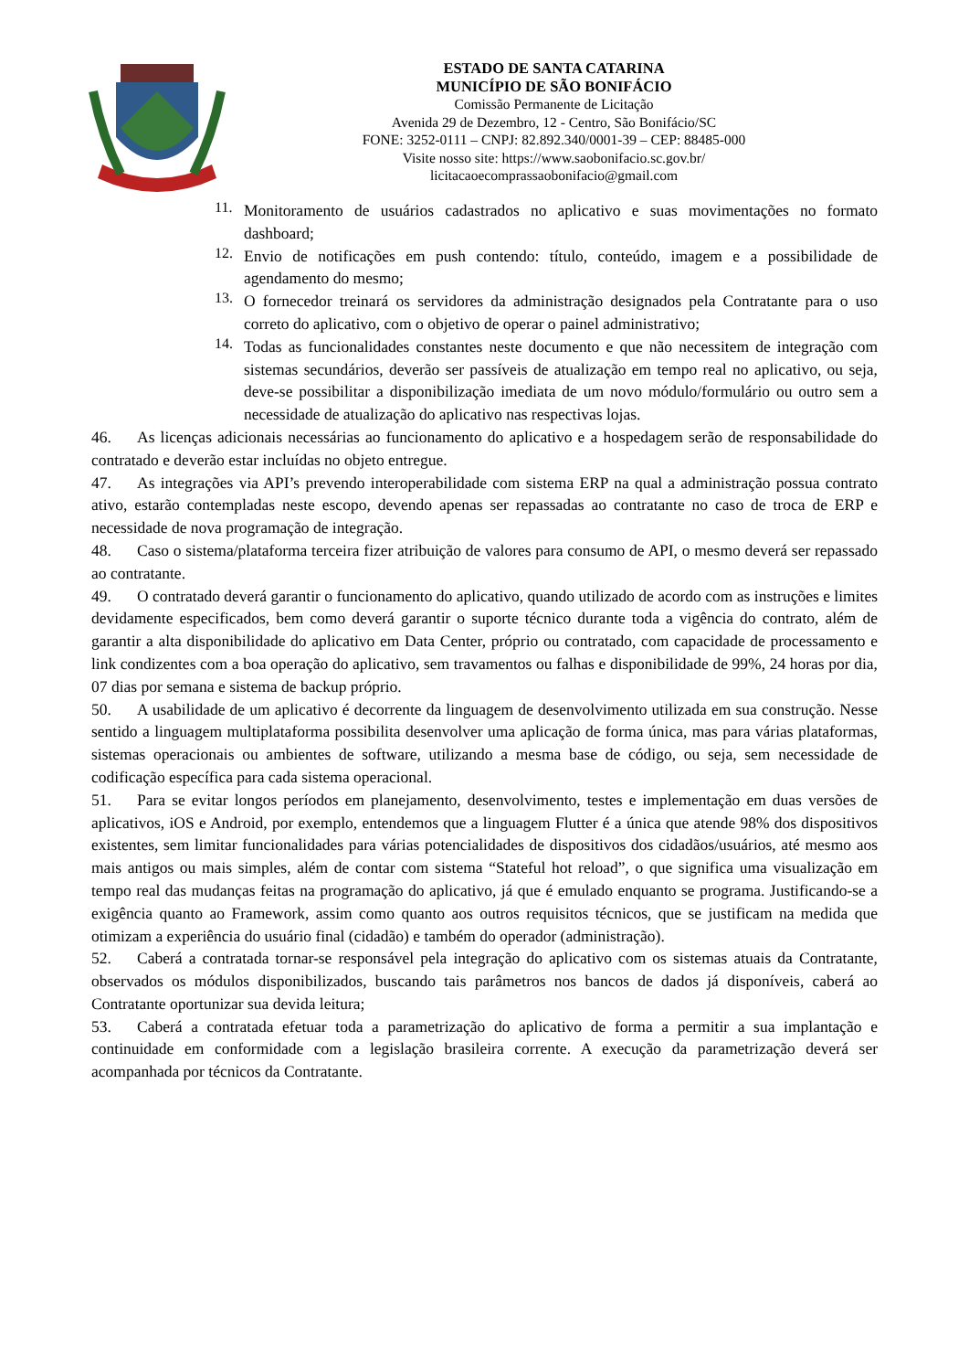ESTADO DE SANTA CATARINA
MUNICÍPIO DE SÃO BONIFÁCIO
Comissão Permanente de Licitação
Avenida 29 de Dezembro, 12 - Centro, São Bonifácio/SC
FONE: 3252-0111 – CNPJ: 82.892.340/0001-39 – CEP: 88485-000
Visite nosso site: https://www.saobonifacio.sc.gov.br/
licitacaoecomprassaobonifacio@gmail.com
11.
Monitoramento de usuários cadastrados no aplicativo e suas movimentações no formato dashboard;
12.
Envio de notificações em push contendo: título, conteúdo, imagem e a possibilidade de agendamento do mesmo;
13.
O fornecedor treinará os servidores da administração designados pela Contratante para o uso correto do aplicativo, com o objetivo de operar o painel administrativo;
14.
Todas as funcionalidades constantes neste documento e que não necessitem de integração com sistemas secundários, deverão ser passíveis de atualização em tempo real no aplicativo, ou seja, deve-se possibilitar a disponibilização imediata de um novo módulo/formulário ou outro sem a necessidade de atualização do aplicativo nas respectivas lojas.
46. As licenças adicionais necessárias ao funcionamento do aplicativo e a hospedagem serão de responsabilidade do contratado e deverão estar incluídas no objeto entregue.
47. As integrações via API’s prevendo interoperabilidade com sistema ERP na qual a administração possua contrato ativo, estarão contempladas neste escopo, devendo apenas ser repassadas ao contratante no caso de troca de ERP e necessidade de nova programação de integração.
48. Caso o sistema/plataforma terceira fizer atribuição de valores para consumo de API, o mesmo deverá ser repassado ao contratante.
49. O contratado deverá garantir o funcionamento do aplicativo, quando utilizado de acordo com as instruções e limites devidamente especificados, bem como deverá garantir o suporte técnico durante toda a vigência do contrato, além de garantir a alta disponibilidade do aplicativo em Data Center, próprio ou contratado, com capacidade de processamento e link condizentes com a boa operação do aplicativo, sem travamentos ou falhas e disponibilidade de 99%, 24 horas por dia, 07 dias por semana e sistema de backup próprio.
50. A usabilidade de um aplicativo é decorrente da linguagem de desenvolvimento utilizada em sua construção. Nesse sentido a linguagem multiplataforma possibilita desenvolver uma aplicação de forma única, mas para várias plataformas, sistemas operacionais ou ambientes de software, utilizando a mesma base de código, ou seja, sem necessidade de codificação específica para cada sistema operacional.
51. Para se evitar longos períodos em planejamento, desenvolvimento, testes e implementação em duas versões de aplicativos, iOS e Android, por exemplo, entendemos que a linguagem Flutter é a única que atende 98% dos dispositivos existentes, sem limitar funcionalidades para várias potencialidades de dispositivos dos cidadãos/usuários, até mesmo aos mais antigos ou mais simples, além de contar com sistema “Stateful hot reload”, o que significa uma visualização em tempo real das mudanças feitas na programação do aplicativo, já que é emulado enquanto se programa. Justificando-se a exigência quanto ao Framework, assim como quanto aos outros requisitos técnicos, que se justificam na medida que otimizam a experiência do usuário final (cidadão) e também do operador (administração).
52. Caberá a contratada tornar-se responsável pela integração do aplicativo com os sistemas atuais da Contratante, observados os módulos disponibilizados, buscando tais parâmetros nos bancos de dados já disponíveis, caberá ao Contratante oportunizar sua devida leitura;
53. Caberá a contratada efetuar toda a parametrização do aplicativo de forma a permitir a sua implantação e continuidade em conformidade com a legislação brasileira corrente. A execução da parametrização deverá ser acompanhada por técnicos da Contratante.